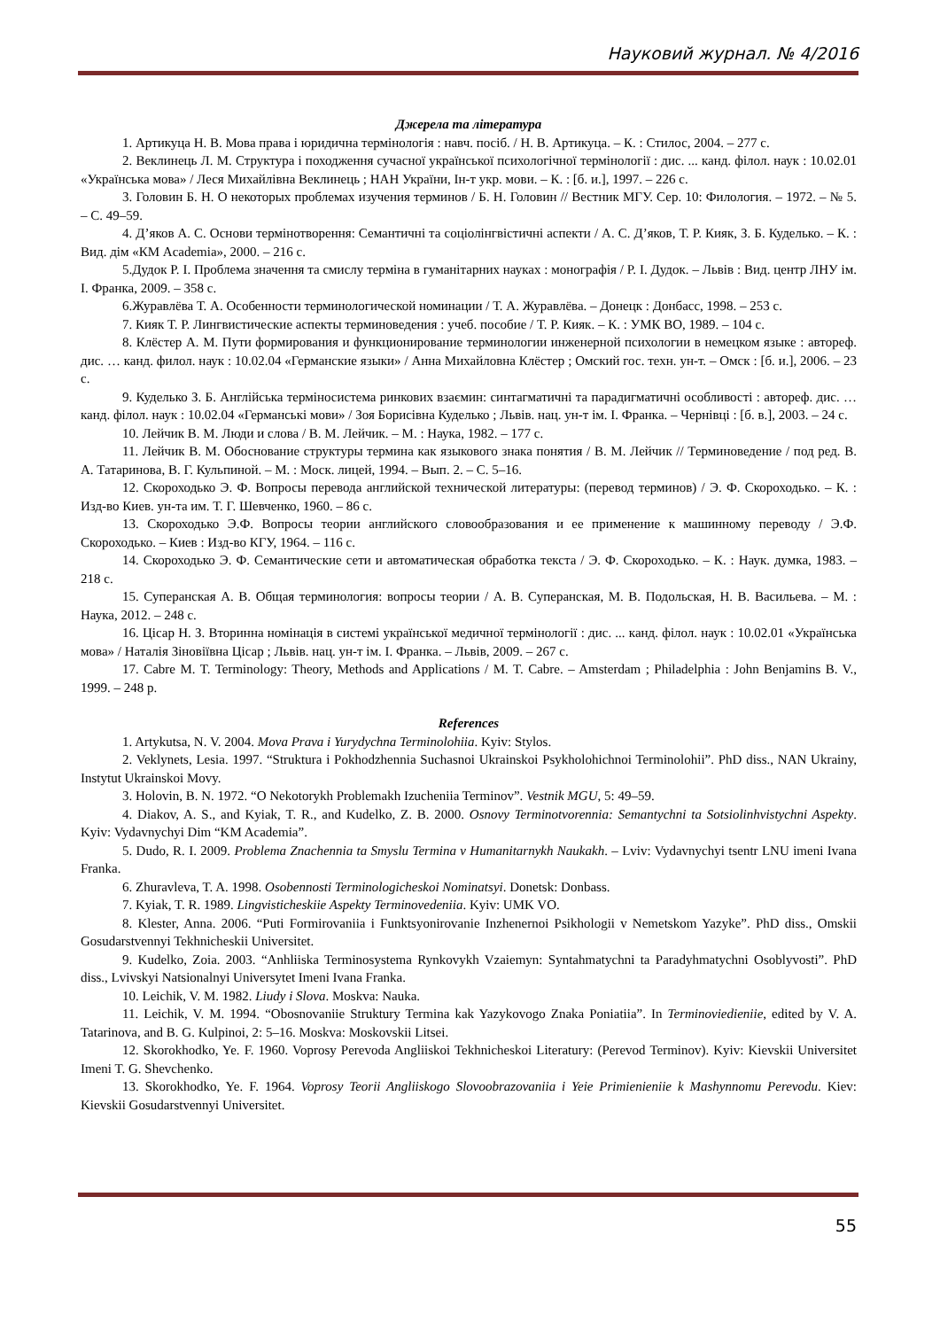Науковий журнал. № 4/2016
Джерела та література
1. Артикуца Н. В. Мова права і юридична термінологія : навч. посіб. / Н. В. Артикуца. – К. : Стилос, 2004. – 277 с.
2. Веклинець Л. М. Структура і походження сучасної української психологічної термінології : дис. ... канд. філол. наук : 10.02.01 «Українська мова» / Леся Михайлівна Веклинець ; НАН України, Ін-т укр. мови. – К. : [б. и.], 1997. – 226 с.
3. Головин Б. Н. О некоторых проблемах изучения терминов / Б. Н. Головин // Вестник МГУ. Сер. 10: Филология. – 1972. – № 5. – С. 49–59.
4. Д’яков А. С. Основи термінотворення: Семантичні та соціолінгвістичні аспекти / А. С. Д’яков, Т. Р. Кияк, З. Б. Куделько. – К. : Вид. дім «КМ Academia», 2000. – 216 с.
5.Дудок Р. І. Проблема значення та смислу терміна в гуманітарних науках : монографія / Р. І. Дудок. – Львів : Вид. центр ЛНУ ім. І. Франка, 2009. – 358 с.
6.Журавлёва Т. А. Особенности терминологической номинации / Т. А. Журавлёва. – Донецк : Донбасс, 1998. – 253 с.
7. Кияк Т. Р. Лингвистические аспекты терминоведения : учеб. пособие / Т. Р. Кияк. – К. : УМК ВО, 1989. – 104 с.
8. Клёстер А. М. Пути формирования и функционирование терминологии инженерной психологии в немецком языке : автореф. дис. … канд. филол. наук : 10.02.04 «Германские языки» / Анна Михайловна Клёстер ; Омский гос. техн. ун-т. – Омск : [б. и.], 2006. – 23 с.
9. Куделько З. Б. Англійська терміносистема ринкових взаємин: синтагматичні та парадигматичні особливості : автореф. дис. … канд. філол. наук : 10.02.04 «Германські мови» / Зоя Борисівна Куделько ; Львів. нац. ун-т ім. І. Франка. – Чернівці : [б. в.], 2003. – 24 с.
10. Лейчик В. М. Люди и слова / В. М. Лейчик. – М. : Наука, 1982. – 177 с.
11. Лейчик В. М. Обоснование структуры термина как языкового знака понятия / В. М. Лейчик // Терминоведение / под ред. В. А. Татаринова, В. Г. Кульпиной. – М. : Моск. лицей, 1994. – Вып. 2. – С. 5–16.
12. Скороходько Э. Ф. Вопросы перевода английской технической литературы: (перевод терминов) / Э. Ф. Скороходько. – К. : Изд-во Киев. ун-та им. Т. Г. Шевченко, 1960. – 86 с.
13. Скороходько Э.Ф. Вопросы теории английского словообразования и ее применение к машинному переводу / Э.Ф. Скороходько. – Киев : Изд-во КГУ, 1964. – 116 с.
14. Скороходько Э. Ф. Семантические сети и автоматическая обработка текста / Э. Ф. Скороходько. – К. : Наук. думка, 1983. – 218 с.
15. Суперанская А. В. Общая терминология: вопросы теории / А. В. Суперанская, М. В. Подольская, Н. В. Васильева. – М. : Наука, 2012. – 248 с.
16. Цісар Н. З. Вторинна номінація в системі української медичної термінології : дис. ... канд. філол. наук : 10.02.01 «Українська мова» / Наталія Зіновіївна Цісар ; Львів. нац. ун-т ім. І. Франка. – Львів, 2009. – 267 с.
17. Cabre M. T. Terminology: Theory, Methods and Applications / M. T. Cabre. – Amsterdam ; Philadelphia : John Benjamins B. V., 1999. – 248 p.
References
1. Artykutsa, N. V. 2004. Mova Prava i Yurydychna Terminolohiia. Kyiv: Stylos.
2. Veklynets, Lesia. 1997. “Struktura i Pokhodzhennia Suchasnoi Ukrainskoi Psykholohichnoi Terminolohii”. PhD diss., NAN Ukrainy, Instytut Ukrainskoi Movy.
3. Holovin, B. N. 1972. “O Nekotorykh Problemakh Izucheniia Terminov”. Vestnik MGU, 5: 49–59.
4. Diakov, A. S., and Kyiak, T. R., and Kudelko, Z. B. 2000. Osnovy Terminotvorennia: Semantychni ta Sotsiolinhvistychni Aspekty. Kyiv: Vydavnychyi Dim “KM Academia”.
5. Dudo, R. I. 2009. Problema Znachennia ta Smyslu Termina v Humanitarnykh Naukakh. – Lviv: Vydavnychyi tsentr LNU imeni Ivana Franka.
6. Zhuravleva, T. A. 1998. Osobennosti Terminologicheskoi Nominatsyi. Donetsk: Donbass.
7. Kyiak, T. R. 1989. Lingvisticheskiie Aspekty Terminovedeniia. Kyiv: UMK VO.
8. Klester, Anna. 2006. “Puti Formirovaniia i Funktsyonirovanie Inzhenernoi Psikhologii v Nemetskom Yazyke”. PhD diss., Omskii Gosudarstvennyi Tekhnicheskii Universitet.
9. Kudelko, Zoia. 2003. “Anhliiska Terminosystema Rynkovykh Vzaiemyn: Syntahmatychni ta Paradyhmatychni Osoblyvosti”. PhD diss., Lvivskyi Natsionalnyi Universytet Imeni Ivana Franka.
10. Leichik, V. M. 1982. Liudy i Slova. Moskva: Nauka.
11. Leichik, V. M. 1994. “Obosnovaniie Struktury Termina kak Yazykovogo Znaka Poniatiia”. In Terminoviedieniie, edited by V. A. Tatarinova, and B. G. Kulpinoi, 2: 5–16. Moskva: Moskovskii Litsei.
12. Skorokhodko, Ye. F. 1960. Voprosy Perevoda Angliiskoi Tekhnicheskoi Literatury: (Perevod Terminov). Kyiv: Kievskii Universitet Imeni T. G. Shevchenko.
13. Skorokhodko, Ye. F. 1964. Voprosy Teorii Angliiskogo Slovoobrazovaniia i Yeie Primienieniie k Mashynnomu Perevodu. Kiev: Kievskii Gosudarstvennyi Universitet.
55